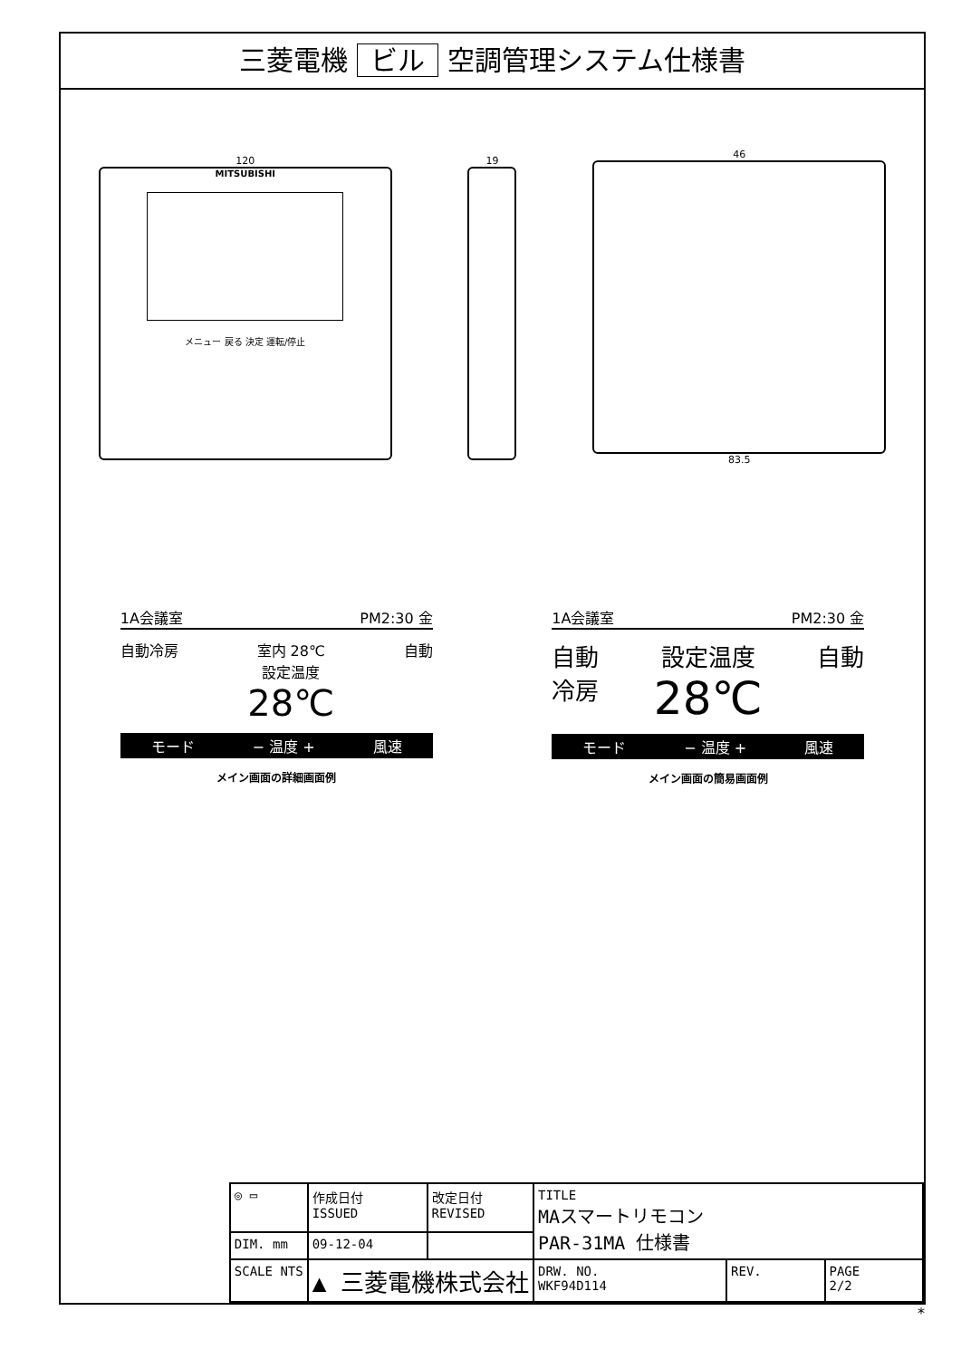三菱電機 ビル 空調管理システム仕様書
120
MITSUBISHI
メニュー 戻る 決定 運転/停止
19
46
83.5
1A会議室 PM2:30 金
自動冷房 室内 28℃
設定温度
28℃
自動
モード − 温度 + 風速
メイン画面の詳細画面例
1A会議室 PM2:30 金
自動
冷房
設定温度
28℃
自動
モード − 温度 + 風速
メイン画面の簡易画面例
| ◎ ▭ | 作成日付 ISSUED | 改定日付 REVISED | TITLE MAスマートリモコン PAR-31MA 仕様書 | | |
| DIM. mm | 09-12-04 | | | | |
| SCALE NTS | ▲ 三菱電機株式会社 | | DRW. NO. WKF94D114 | REV. | PAGE 2/2 |
*